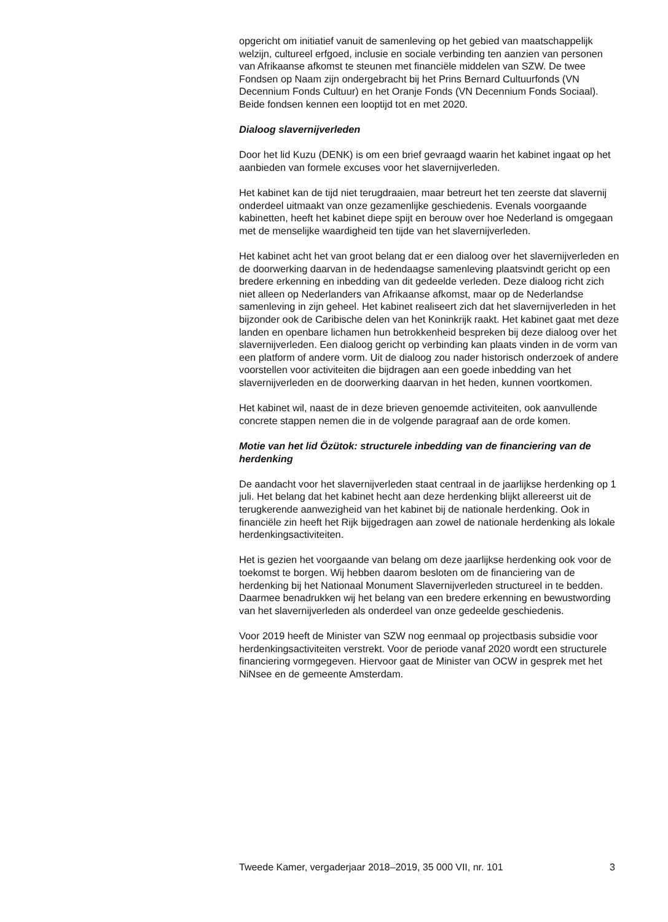opgericht om initiatief vanuit de samenleving op het gebied van maatschappelijk welzijn, cultureel erfgoed, inclusie en sociale verbinding ten aanzien van personen van Afrikaanse afkomst te steunen met financiële middelen van SZW. De twee Fondsen op Naam zijn ondergebracht bij het Prins Bernard Cultuurfonds (VN Decennium Fonds Cultuur) en het Oranje Fonds (VN Decennium Fonds Sociaal). Beide fondsen kennen een looptijd tot en met 2020.
Dialoog slavernijverleden
Door het lid Kuzu (DENK) is om een brief gevraagd waarin het kabinet ingaat op het aanbieden van formele excuses voor het slavernijverleden.
Het kabinet kan de tijd niet terugdraaien, maar betreurt het ten zeerste dat slavernij onderdeel uitmaakt van onze gezamenlijke geschiedenis. Evenals voorgaande kabinetten, heeft het kabinet diepe spijt en berouw over hoe Nederland is omgegaan met de menselijke waardigheid ten tijde van het slavernijverleden.
Het kabinet acht het van groot belang dat er een dialoog over het slavernijverleden en de doorwerking daarvan in de hedendaagse samenleving plaatsvindt gericht op een bredere erkenning en inbedding van dit gedeelde verleden. Deze dialoog richt zich niet alleen op Nederlanders van Afrikaanse afkomst, maar op de Nederlandse samenleving in zijn geheel. Het kabinet realiseert zich dat het slavernijverleden in het bijzonder ook de Caribische delen van het Koninkrijk raakt. Het kabinet gaat met deze landen en openbare lichamen hun betrokkenheid bespreken bij deze dialoog over het slavernijverleden. Een dialoog gericht op verbinding kan plaats vinden in de vorm van een platform of andere vorm. Uit de dialoog zou nader historisch onderzoek of andere voorstellen voor activiteiten die bijdragen aan een goede inbedding van het slavernijverleden en de doorwerking daarvan in het heden, kunnen voortkomen.
Het kabinet wil, naast de in deze brieven genoemde activiteiten, ook aanvullende concrete stappen nemen die in de volgende paragraaf aan de orde komen.
Motie van het lid Özütok: structurele inbedding van de financiering van de herdenking
De aandacht voor het slavernijverleden staat centraal in de jaarlijkse herdenking op 1 juli. Het belang dat het kabinet hecht aan deze herdenking blijkt allereerst uit de terugkerende aanwezigheid van het kabinet bij de nationale herdenking. Ook in financiële zin heeft het Rijk bijgedragen aan zowel de nationale herdenking als lokale herdenkingsactiviteiten.
Het is gezien het voorgaande van belang om deze jaarlijkse herdenking ook voor de toekomst te borgen. Wij hebben daarom besloten om de financiering van de herdenking bij het Nationaal Monument Slavernijverleden structureel in te bedden. Daarmee benadrukken wij het belang van een bredere erkenning en bewustwording van het slavernijverleden als onderdeel van onze gedeelde geschiedenis.
Voor 2019 heeft de Minister van SZW nog eenmaal op projectbasis subsidie voor herdenkingsactiviteiten verstrekt. Voor de periode vanaf 2020 wordt een structurele financiering vormgegeven. Hiervoor gaat de Minister van OCW in gesprek met het NiNsee en de gemeente Amsterdam.
Tweede Kamer, vergaderjaar 2018–2019, 35 000 VII, nr. 101 3